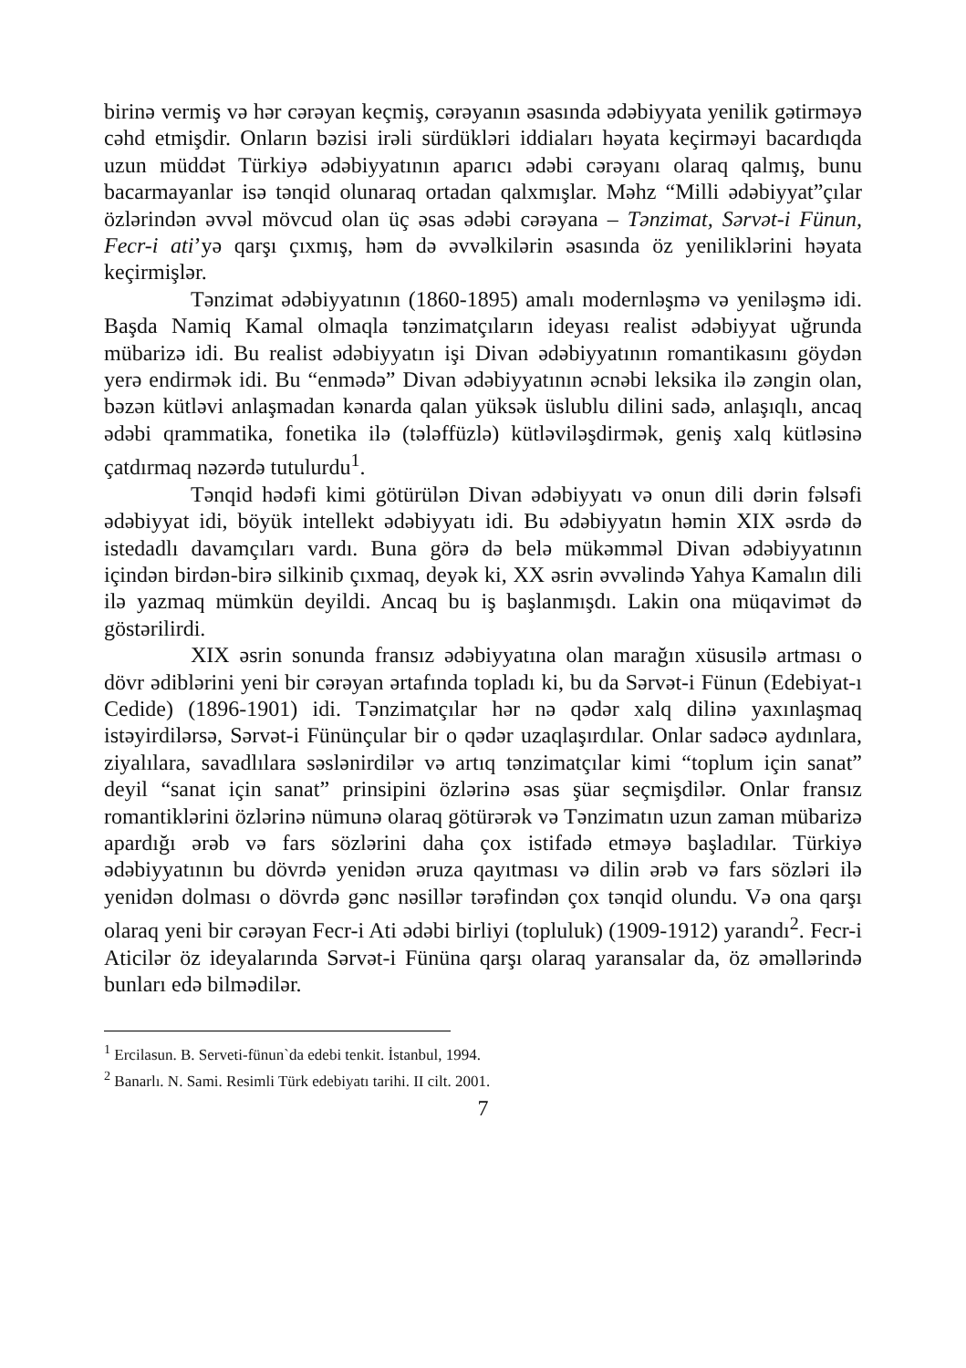birinə vermiş və hər cərəyan keçmiş, cərəyanın əsasında ədəbiyyata yenilik gətirməyə cəhd etmişdir. Onların bəzisi irəli sürdükləri iddiaları həyata keçirməyi bacardıqda uzun müddət Türkiyə ədəbiyyatının aparıcı ədəbi cərəyanı olaraq qalmış, bunu bacarmayanlar isə tənqid olunaraq ortadan qalxmışlar. Məhz “Milli ədəbiyyat”çılar özlərindən əvvəl mövcud olan üç əsas ədəbi cərəyana – Tənzimat, Sərvət-i Fünun, Fecr-i ati’yə qarşı çıxmış, həm də əvvəlkilərin əsasında öz yeniliklərini həyata keçirmişlər.
Tənzimat ədəbiyyatının (1860-1895) amalı modernləşmə və yeniləşmə idi. Başda Namiq Kamal olmaqla tənzimatçıların ideyası realist ədəbiyyat uğrunda mübarizə idi. Bu realist ədəbiyyatın işi Divan ədəbiyyatının romantikasını göydən yerə endirmək idi. Bu “enmədə” Divan ədəbiyyatının əcnəbi leksika ilə zəngin olan, bəzən kütləvi anlaşmadan kənarda qalan yüksək üslublu dilini sadə, anlaşıqlı, ancaq ədəbi qrammatika, fonetika ilə (tələffüzlə) kütləviləşdirmək, geniş xalq kütləsinə çatdırmaq nəzərdə tutulurdu<sup>1</sup>.
Tənqid hədəfi kimi götürülən Divan ədəbiyyatı və onun dili dərin fəlsəfi ədəbiyyat idi, böyük intellekt ədəbiyyatı idi. Bu ədəbiyyatın həmin XIX əsrdə də istedadlı davamçıları vardı. Buna görə də belə mükəmməl Divan ədəbiyyatının içindən birdən-birə silkinib çıxmaq, deyək ki, XX əsrin əvvəlində Yahya Kamalın dili ilə yazmaq mümkün deyildi. Ancaq bu iş başlanmışdı. Lakin ona müqavimət də göstərilirdi.
XIX əsrin sonunda fransız ədəbiyyatına olan marağın xüsusilə artması o dövr ədiblərini yeni bir cərəyan ərtafında topladı ki, bu da Sərvət-i Fünun (Edebiyat-ı Cedide) (1896-1901) idi. Tənzimatçılar hər nə qədər xalq dilinə yaxınlaşmaq istəyirdilərsə, Sərvət-i Fününçular bir o qədər uzaqlaşırdılar. Onlar sadəcə aydınlara, ziyalılara, savadlılara səslənirdilər və artıq tənzimatçılar kimi “toplum için sanat” deyil “sanat için sanat” prinsipini özlərinə əsas şüar seçmişdilər. Onlar fransız romantiklərini özlərinə nümunə olaraq götürərək və Tənzimatın uzun zaman mübarizə apardığı ərəb və fars sözlərini daha çox istifadə etməyə başladılar. Türkiyə ədəbiyyatının bu dövrdə yenidən əruza qayıtması və dilin ərəb və fars sözləri ilə yenidən dolması o dövrdə gənc nəsillər tərəfindən çox tənqid olundu. Və ona qarşı olaraq yeni bir cərəyan Fecr-i Ati ədəbi birliyi (topluluk) (1909-1912) yarandı<sup>2</sup>. Fecr-i Aticilər öz ideyalarında Sərvət-i Fününa qarşı olaraq yaransalar da, öz əməllərində bunları edə bilmədilər.
<sup>1</sup> Ercilasun. B. Serveti-fünun`da edebi tenkit. İstanbul, 1994.
<sup>2</sup> Banarlı. N. Sami. Resimli Türk edebiyatı tarihi. II cilt. 2001.
7